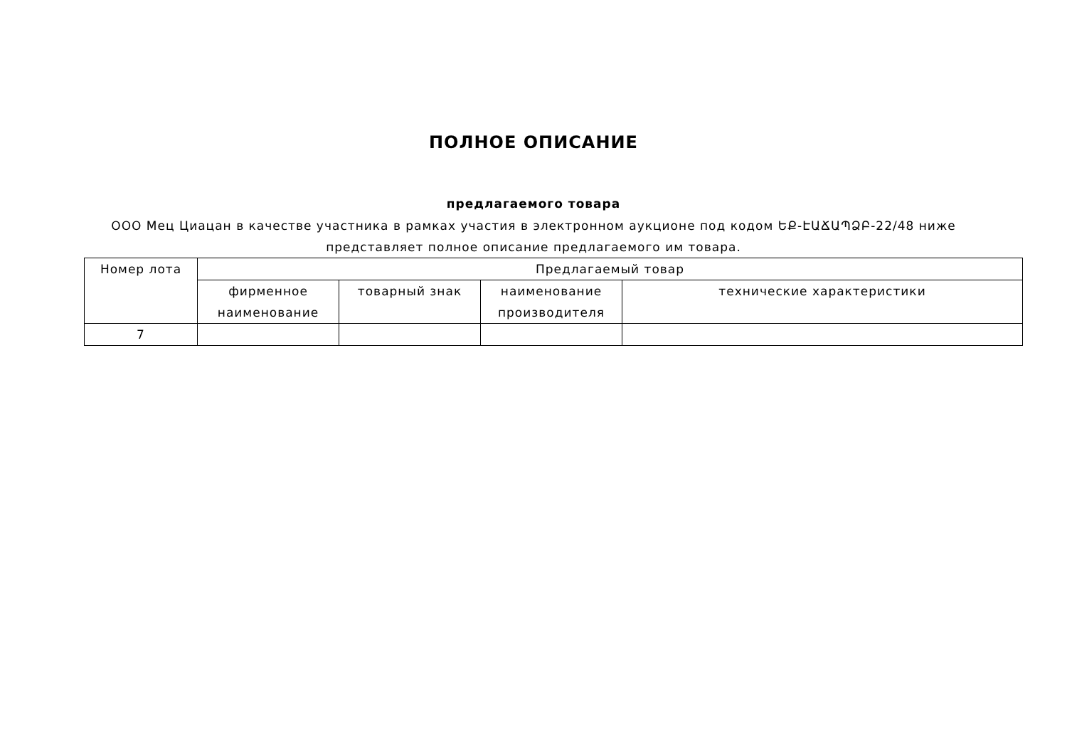ПОЛНОЕ ОПИСАНИЕ
предлагаемого товара
ООО Мец Циацан в качестве участника в рамках участия в электронном аукционе под кодом ԵՔ-ԷԱՃԱՊՁԲ-22/48 ниже представляет полное описание предлагаемого им товара.
| Номер лота | Предлагаемый товар | | | |
| --- | --- | --- | --- | --- |
| | фирменное наименование | товарный знак | наименование производителя | технические характеристики |
| 7 | | | | |